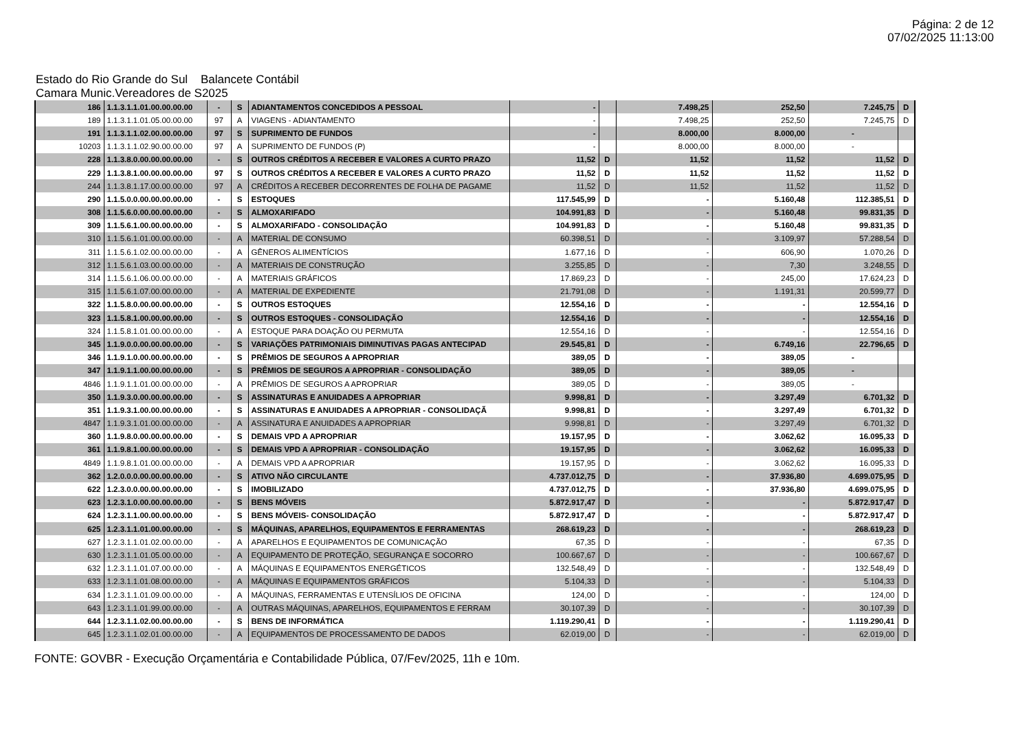Página: 2 de 12
07/02/2025 11:13:00
Estado do Rio Grande do Sul Balancete Contábil
Camara Munic.Vereadores de S2025
| 186 | 1.1.3.1.1.01.00.00.00.00 | - | S | ADIANTAMENTOS CONCEDIDOS A PESSOAL | - | | 7.498,25 | 252,50 | 7.245,75 | D |
| 189 | 1.1.3.1.1.01.05.00.00.00 | 97 | A | VIAGENS - ADIANTAMENTO | - | | 7.498,25 | 252,50 | 7.245,75 | D |
| 191 | 1.1.3.1.1.02.00.00.00.00 | 97 | S | SUPRIMENTO DE FUNDOS | - | | 8.000,00 | 8.000,00 | - | |
| 10203 | 1.1.3.1.1.02.90.00.00.00 | 97 | A | SUPRIMENTO DE FUNDOS (P) | - | | 8.000,00 | 8.000,00 | - | |
| 228 | 1.1.3.8.0.00.00.00.00.00 | - | S | OUTROS CRÉDITOS A RECEBER E VALORES A CURTO PRAZO | 11,52 | D | 11,52 | 11,52 | 11,52 | D |
| 229 | 1.1.3.8.1.00.00.00.00.00 | 97 | S | OUTROS CRÉDITOS A RECEBER E VALORES A CURTO PRAZO | 11,52 | D | 11,52 | 11,52 | 11,52 | D |
| 244 | 1.1.3.8.1.17.00.00.00.00 | 97 | A | CRÉDITOS A RECEBER DECORRENTES DE FOLHA DE PAGAME | 11,52 | D | 11,52 | 11,52 | 11,52 | D |
| 290 | 1.1.5.0.0.00.00.00.00.00 | - | S | ESTOQUES | 117.545,99 | D | - | 5.160,48 | 112.385,51 | D |
| 308 | 1.1.5.6.0.00.00.00.00.00 | - | S | ALMOXARIFADO | 104.991,83 | D | - | 5.160,48 | 99.831,35 | D |
| 309 | 1.1.5.6.1.00.00.00.00.00 | - | S | ALMOXARIFADO - CONSOLIDAÇÃO | 104.991,83 | D | - | 5.160,48 | 99.831,35 | D |
| 310 | 1.1.5.6.1.01.00.00.00.00 | - | A | MATERIAL DE CONSUMO | 60.398,51 | D | - | 3.109,97 | 57.288,54 | D |
| 311 | 1.1.5.6.1.02.00.00.00.00 | - | A | GÊNEROS ALIMENTÍCIOS | 1.677,16 | D | - | 606,90 | 1.070,26 | D |
| 312 | 1.1.5.6.1.03.00.00.00.00 | - | A | MATERIAIS DE CONSTRUÇÃO | 3.255,85 | D | - | 7,30 | 3.248,55 | D |
| 314 | 1.1.5.6.1.06.00.00.00.00 | - | A | MATERIAIS GRÁFICOS | 17.869,23 | D | - | 245,00 | 17.624,23 | D |
| 315 | 1.1.5.6.1.07.00.00.00.00 | - | A | MATERIAL DE EXPEDIENTE | 21.791,08 | D | - | 1.191,31 | 20.599,77 | D |
| 322 | 1.1.5.8.0.00.00.00.00.00 | - | S | OUTROS ESTOQUES | 12.554,16 | D | - | - | 12.554,16 | D |
| 323 | 1.1.5.8.1.00.00.00.00.00 | - | S | OUTROS ESTOQUES - CONSOLIDAÇÃO | 12.554,16 | D | - | - | 12.554,16 | D |
| 324 | 1.1.5.8.1.01.00.00.00.00 | - | A | ESTOQUE PARA DOAÇÃO OU PERMUTA | 12.554,16 | D | - | - | 12.554,16 | D |
| 345 | 1.1.9.0.0.00.00.00.00.00 | - | S | VARIAÇÕES PATRIMONIAIS DIMINUTIVAS PAGAS ANTECIPAD | 29.545,81 | D | - | 6.749,16 | 22.796,65 | D |
| 346 | 1.1.9.1.0.00.00.00.00.00 | - | S | PRÊMIOS DE SEGUROS A APROPRIAR | 389,05 | D | - | 389,05 | - | |
| 347 | 1.1.9.1.1.00.00.00.00.00 | - | S | PRÊMIOS DE SEGUROS A APROPRIAR - CONSOLIDAÇÃO | 389,05 | D | - | 389,05 | - | |
| 4846 | 1.1.9.1.1.01.00.00.00.00 | - | A | PRÊMIOS DE SEGUROS A APROPRIAR | 389,05 | D | - | 389,05 | - | |
| 350 | 1.1.9.3.0.00.00.00.00.00 | - | S | ASSINATURAS E ANUIDADES A APROPRIAR | 9.998,81 | D | - | 3.297,49 | 6.701,32 | D |
| 351 | 1.1.9.3.1.00.00.00.00.00 | - | S | ASSINATURAS E ANUIDADES A APROPRIAR - CONSOLIDAÇÃ | 9.998,81 | D | - | 3.297,49 | 6.701,32 | D |
| 4847 | 1.1.9.3.1.01.00.00.00.00 | - | A | ASSINATURA E ANUIDADES A APROPRIAR | 9.998,81 | D | - | 3.297,49 | 6.701,32 | D |
| 360 | 1.1.9.8.0.00.00.00.00.00 | - | S | DEMAIS VPD A APROPRIAR | 19.157,95 | D | - | 3.062,62 | 16.095,33 | D |
| 361 | 1.1.9.8.1.00.00.00.00.00 | - | S | DEMAIS VPD A APROPRIAR - CONSOLIDAÇÃO | 19.157,95 | D | - | 3.062,62 | 16.095,33 | D |
| 4849 | 1.1.9.8.1.01.00.00.00.00 | - | A | DEMAIS VPD A APROPRIAR | 19.157,95 | D | - | 3.062,62 | 16.095,33 | D |
| 362 | 1.2.0.0.0.00.00.00.00.00 | - | S | ATIVO NÃO CIRCULANTE | 4.737.012,75 | D | - | 37.936,80 | 4.699.075,95 | D |
| 622 | 1.2.3.0.0.00.00.00.00.00 | - | S | IMOBILIZADO | 4.737.012,75 | D | - | 37.936,80 | 4.699.075,95 | D |
| 623 | 1.2.3.1.0.00.00.00.00.00 | - | S | BENS MÓVEIS | 5.872.917,47 | D | - | - | 5.872.917,47 | D |
| 624 | 1.2.3.1.1.00.00.00.00.00 | - | S | BENS MÓVEIS- CONSOLIDAÇÃO | 5.872.917,47 | D | - | - | 5.872.917,47 | D |
| 625 | 1.2.3.1.1.01.00.00.00.00 | - | S | MÁQUINAS, APARELHOS, EQUIPAMENTOS E FERRAMENTAS | 268.619,23 | D | - | - | 268.619,23 | D |
| 627 | 1.2.3.1.1.01.02.00.00.00 | - | A | APARELHOS E EQUIPAMENTOS DE COMUNICAÇÃO | 67,35 | D | - | - | 67,35 | D |
| 630 | 1.2.3.1.1.01.05.00.00.00 | - | A | EQUIPAMENTO DE PROTEÇÃO, SEGURANÇA E SOCORRO | 100.667,67 | D | - | - | 100.667,67 | D |
| 632 | 1.2.3.1.1.01.07.00.00.00 | - | A | MÁQUINAS E EQUIPAMENTOS ENERGÉTICOS | 132.548,49 | D | - | - | 132.548,49 | D |
| 633 | 1.2.3.1.1.01.08.00.00.00 | - | A | MÁQUINAS E EQUIPAMENTOS GRÁFICOS | 5.104,33 | D | - | - | 5.104,33 | D |
| 634 | 1.2.3.1.1.01.09.00.00.00 | - | A | MÁQUINAS, FERRAMENTAS E UTENSÍLIOS DE OFICINA | 124,00 | D | - | - | 124,00 | D |
| 643 | 1.2.3.1.1.01.99.00.00.00 | - | A | OUTRAS MÁQUINAS, APARELHOS, EQUIPAMENTOS E FERRAM | 30.107,39 | D | - | - | 30.107,39 | D |
| 644 | 1.2.3.1.1.02.00.00.00.00 | - | S | BENS DE INFORMÁTICA | 1.119.290,41 | D | - | - | 1.119.290,41 | D |
| 645 | 1.2.3.1.1.02.01.00.00.00 | - | A | EQUIPAMENTOS DE PROCESSAMENTO DE DADOS | 62.019,00 | D | - | - | 62.019,00 | D |
FONTE: GOVBR - Execução Orçamentária e Contabilidade Pública, 07/Fev/2025, 11h e 10m.